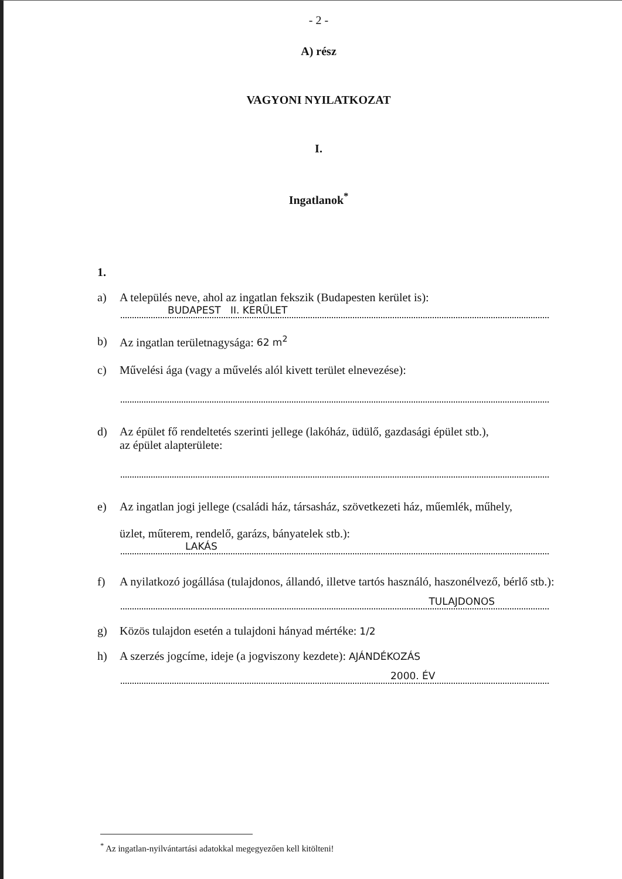- 2 -
A) rész
VAGYONI NYILATKOZAT
I.
Ingatlanok<sup>*</sup>
1.
a) A település neve, ahol az ingatlan fekszik (Budapesten kerület is):
BUDAPEST II. KERÜLET
b) Az ingatlan területnagysága: 62 m<sup>2</sup>
c) Művelési ága (vagy a művelés alól kivett terület elnevezése):
d) Az épület fő rendeltetés szerinti jellege (lakóház, üdülő, gazdasági épület stb.),
az épület alapterülete:
e) Az ingatlan jogi jellege (családi ház, társasház, szövetkezeti ház, műemlék, műhely,
üzlet, műterem, rendelő, garázs, bányatelek stb.):
LAKÁS
f) A nyilatkozó jogállása (tulajdonos, állandó, illetve tartós használó, haszonélvező, bérlő stb.):
TULAJDONOS
g) Közös tulajdon esetén a tulajdoni hányad mértéke: 1/2
h) A szerzés jogcíme, ideje (a jogviszony kezdete): AJÁNDÉKOZÁS
2000. ÉV
<sup>*</sup> Az ingatlan-nyilvántartási adatokkal megegyezően kell kitölteni!